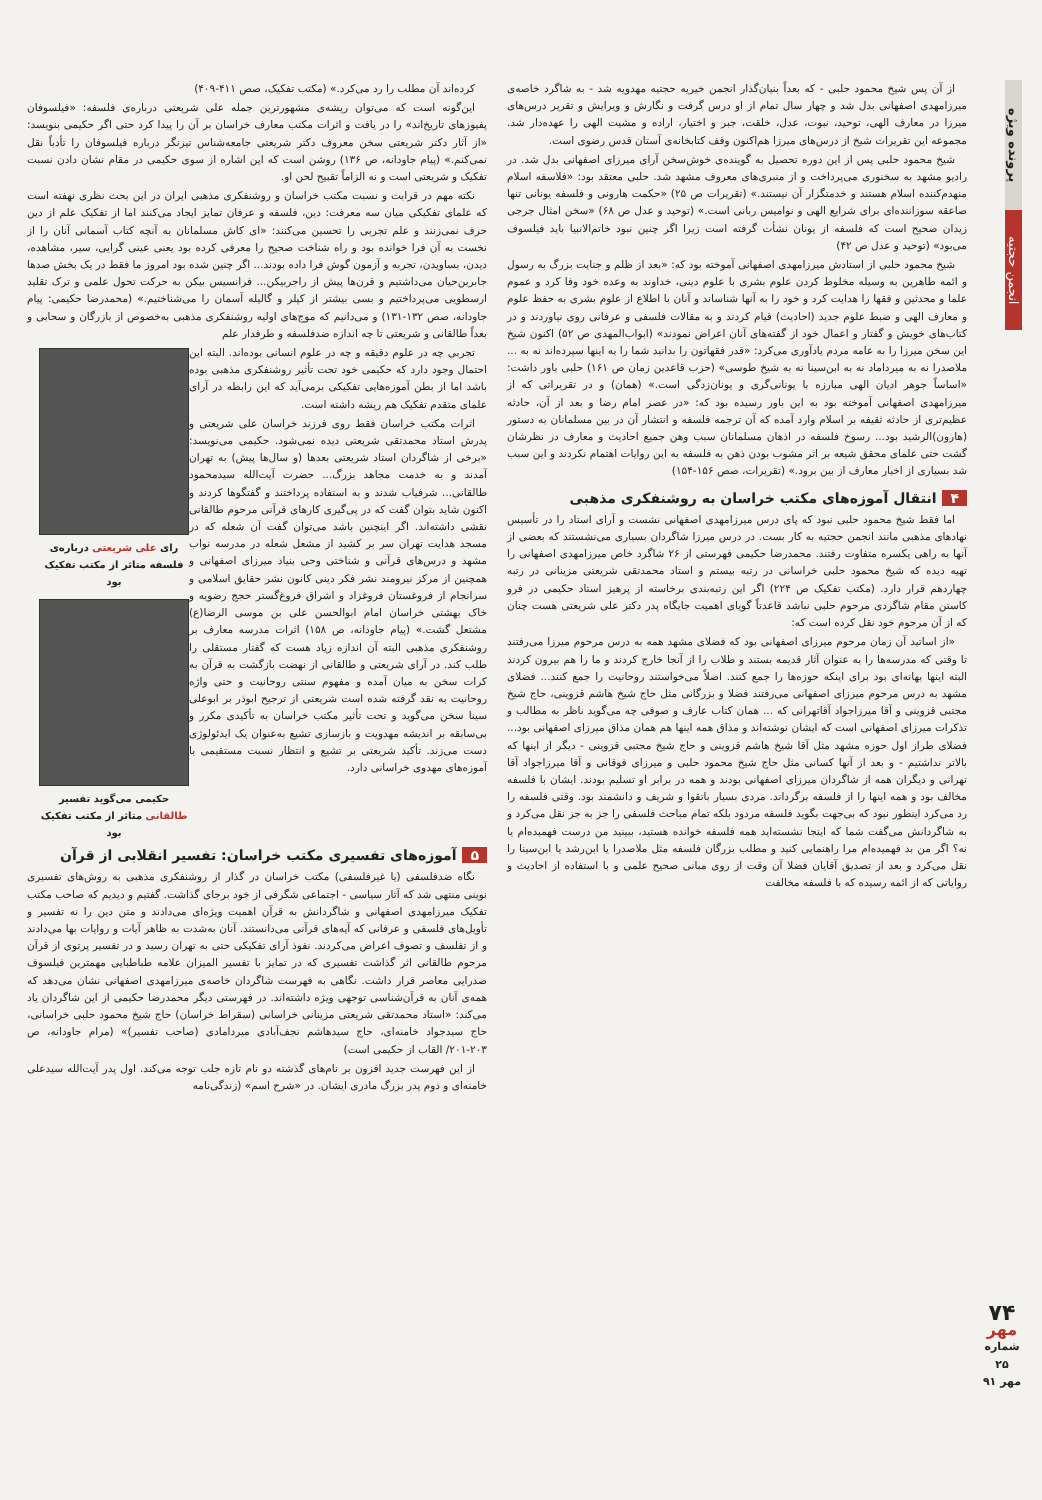پرونده ویژه
انجمن حجتیه
از آن پس شیخ محمود حلبی - که بعداً بنیان‌گذار انجمن خیریه حجتیه مهدویه شد - به شاگرد خاصه‌ی میرزامهدی اصفهانی بدل شد و چهار سال تمام از او درس گرفت و نگارش و ویرایش و تقریر درس‌های میرزا در معارف الهی، توحید، نبوت، عدل، خلقت، جبر و اختیار، اراده و مشیت الهی را عهده‌دار شد. مجموعه این تقریرات شیخ از درس‌های میرزا هم‌اکنون وقف کتابخانه‌ی آستان قدس رضوی است.
شیخ محمود حلبی پس از این دوره تحصیل به گوینده‌ی خوش‌سخن آرای میرزای اصفهانی بدل شد. در رادیو مشهد به سخنوری می‌پرداخت و از منبری‌های معروف مشهد شد. حلبی معتقد بود: «فلاسفه اسلام منهدم‌کننده اسلام هستند و خدمتگزار آن نیستند.» (تقریرات ص ۲۵) «حکمت هارونی و فلسفه یونانی تنها صاعقه سوزاننده‌ای برای شرایع الهی و نوامیس ربانی است.» (توحید و عدل ص ۶۸) «سخن امثال جرجی زیدان صحیح است که فلسفه از یونان نشأت گرفته است زیرا اگر چنین نبود خاتم‌الانبیا باید فیلسوف می‌بود» (توحید و عدل ص ۴۲)
شیخ محمود حلبی از استادش میرزامهدی اصفهانی آموخته بود که: «بعد از ظلم و جنایت بزرگ به رسول و ائمه طاهرین به وسیله مخلوط کردن علوم بشری با علوم دینی، خداوند به وعده خود وفا کرد و عموم علما و محدثین و فقها را هدایت کرد و خود را به آنها شناساند و آنان با اطلاع از علوم بشری به حفظ علوم و معارف الهی و ضبط علوم جدید (احادیث) قیام کردند و به مقالات فلسفی و عرفانی روی نیاوردند و در کتاب‌های خویش و گفتار و اعمال خود از گفته‌های آنان اعراض نمودند» (ابواب‌المهدی ص ۵۲) اکنون شیخ این سخن میرزا را به عامه مردم یادآوری می‌کرد: «قدر فقهاتون را بدانید شما را به اینها سپرده‌اند نه به ... ملاصدرا نه به میرداماد نه به ابن‌سینا نه به شیخ طوسی» (حزب قاعدین زمان ص ۱۶۱) حلبی باور داشت: «اساساً جوهر ادیان الهی مبارزه با یونانی‌گری و یونان‌زدگی است.» (همان) و در تقریراتی که از میرزامهدی اصفهانی آموخته بود به این باور رسیده بود که: «در عصر امام رضا و بعد از آن، حادثه عظیم‌تری از حادثه ثقیفه بر اسلام وارد آمده که آن ترجمه فلسفه و انتشار آن در بین مسلمانان به دستور (هارون)الرشید بود... رسوخ فلسفه در اذهان مسلمانان سبب وهن جمیع احادیث و معارف در نظرشان گشت حتی علمای محقق شیعه بر اثر مشوب بودن ذهن به فلسفه به این روایات اهتمام نکردند و این سبب شد بسیاری از اخبار معارف از بین برود.» (تقریرات، صص ۱۵۶-۱۵۴)
۴ انتقال آموزه‌های مکتب خراسان به روشنفکری مذهبی
اما فقط شیخ محمود حلبی نبود که پای درس میرزامهدی اصفهانی نشست و آرای استاد را در تأسیس نهادهای مذهبی مانند انجمن حجتیه به کار بست. در درس میرزا شاگردان بسیاری می‌نشستند که بعضی از آنها به راهی یکسره متفاوت رفتند. محمدرضا حکیمی فهرستی از ۲۶ شاگرد خاص میرزامهدی اصفهانی را تهیه دیده که شیخ محمود حلبی خراسانی در رتبه بیستم و استاد محمدتقی شریعتی مزینانی در رتبه چهاردهم قرار دارد. (مکتب تفکیک ص ۲۲۴) اگر این رتبه‌بندی برخاسته از پرهیز استاد حکیمی در فرو کاستن مقام شاگردی مرحوم حلبی نباشد قاعدتاً گویای اهمیت جایگاه پدر دکتر علی شریعتی هست چنان که از آن مرحوم خود نقل کرده است که:
«از اساتید آن زمان مرحوم میرزای اصفهانی بود که فضلای مشهد همه به درس مرحوم میرزا می‌رفتند تا وقتی که مدرسه‌ها را به عنوان آثار قدیمه بستند و طلاب را از آنجا خارج کردند و ما را هم بیرون کردند البته اینها بهانه‌ای بود برای اینکه حوزه‌ها را جمع کنند. اصلاً می‌خواستند روحانیت را جمع کنند... فضلای مشهد به درس مرحوم میرزای اصفهانی می‌رفتند فضلا و بزرگانی مثل حاج شیخ هاشم قزوینی، حاج شیخ مجتبی قزوینی و آقا میرزاجواد آقاتهرانی که ... همان کتاب عارف و صوفی چه می‌گوید ناظر به مطالب و تذکرات میرزای اصفهانی است که ایشان نوشته‌اند و مذاق همه اینها هم همان مذاق میرزای اصفهانی بود... فضلای طراز اول حوزه مشهد مثل آقا شیخ هاشم قزوینی و حاج شیخ مجتبی قزوینی - دیگر از اینها که بالاتر نداشتیم - و بعد از آنها کسانی مثل حاج شیخ محمود حلبی و میرزای فوقانی و آقا میرزاجواد آقا تهرانی و دیگران همه از شاگردان میرزای اصفهانی بودند و همه در برابر او تسلیم بودند. ایشان با فلسفه مخالف بود و همه اینها را از فلسفه برگرداند. مردی بسیار باتقوا و شریف و دانشمند بود. وقتی فلسفه را رد می‌کرد اینطور نبود که بی‌جهت بگوید فلسفه مردود بلکه تمام مباحث فلسفی را جز به جز نقل می‌کرد و به شاگردانش می‌گفت شما که اینجا نشسته‌اید همه فلسفه خوانده هستید، ببینید من درست فهمیده‌ام یا نه؟ اگر من بد فهمیده‌ام مرا راهنمایی کنید و مطلب بزرگان فلسفه مثل ملاصدرا یا ابن‌رشد یا ابن‌سینا را نقل می‌کرد و بعد از تصدیق آقایان فضلا آن وقت از روی مبانی صحیح علمی و با استفاده از احادیث و روایاتی که از ائمه رسیده که با فلسفه مخالفت
کرده‌اند آن مطلب را رد می‌کرد.» (مکتب تفکیک، صص ۴۱۱-۴۰۹)
این‌گونه است که می‌توان ریشه‌ی مشهورترین جمله علی شریعتی درباره‌ی فلسفه: «فیلسوفان پفیوزهای تاریخ‌اند» را در یافت و اثرات مکتب معارف خراسان بر آن را پیدا کرد حتی اگر حکیمی بنویسد: «از آثار دکتر شریعتی سخن معروف دکتر شریعتی جامعه‌شناس تیزنگر درباره فیلسوفان را تأدباً نقل نمی‌کنم.» (پیام جاودانه، ص ۱۳۶) روشن است که این اشاره از سوی حکیمی در مقام نشان دادن نسبت تفکیک و شریعتی است و نه الزاماً تقبیح لحن او.
نکته مهم در قرابت و نسبت مکتب خراسان و روشنفکری مذهبی ایران در این بحث نظری نهفته است که علمای تفکیکی میان سه معرفت: دین، فلسفه و عرفان تمایز ایجاد می‌کنند اما از تفکیک علم از دین حرف نمی‌زنند و علم تجربی را تحسین می‌کنند: «ای کاش مسلمانان به آنچه کتاب آسمانی آنان را از نخست به آن فرا خوانده بود و راه شناخت صحیح را معرفی کرده بود یعنی عینی گرایی، سیر، مشاهده، دیدن، بساویدن، تجربه و آزمون گوش فرا داده بودند... اگر چنین شده بود امروز ما فقط در یک بخش صدها جابربن‌حیان می‌داشتیم و قرن‌ها پیش از راجربیکن... فرانسیس بیکن به حرکت تحول علمی و ترک تقلید ارسطویی می‌پرداختیم و بسی بیشتر از کپلر و گالیله آسمان را می‌شناختیم.» (محمدرضا حکیمی: پیام جاودانه، صص ۱۳۲-۱۳۱) و می‌دانیم که موج‌های اولیه روشنفکری مذهبی به‌خصوص از بازرگان و سحابی و بعداً طالقانی و شریعتی تا چه اندازه ضدفلسفه و طرفدار علم
رای علی شریعتی درباره‌ی فلسفه متاثر از مکتب تفکیک بود
حکیمی می‌گوید تفسیر طالقانی متاثر از مکتب تفکیک بود
تجربی چه در علوم دقیقه و چه در علوم انسانی بوده‌اند. البته این احتمال وجود دارد که حکیمی خود تحت تأثیر روشنفکری مذهبی بوده باشد اما از بطن آموزه‌هایی تفکیکی برمی‌آید که این رابطه در آرای علمای متقدم تفکیک هم ریشه داشته است.
اثرات مکتب خراسان فقط روی فرزند خراسان علی شریعتی و پدرش استاد محمدتقی شریعتی دیده نمی‌شود. حکیمی می‌نویسد: «برخی از شاگردان استاد شریعتی بعدها (و سال‌ها پیش) به تهران آمدند و به خدمت مجاهد بزرگ... حضرت آیت‌الله سیدمحمود طالقانی... شرفیاب شدند و به استفاده پرداختند و گفتگوها کردند و اکنون شاید بتوان گفت که در پی‌گیری کارهای قرآنی مرحوم طالقانی نقشی داشته‌اند. اگر اینچنین باشد می‌توان گفت آن شعله که در مسجد هدایت تهران سر بر کشید از مشعل شعله در مدرسه نواب مشهد و درس‌های قرآنی و شناختی وحی بنیاد میرزای اصفهانی و همچنین از مرکز نیرومند نشر فکر دینی کانون نشر حقایق اسلامی و سرانجام از فروغستان فروغزاد و اشراق فروغ‌گستر حجج رضویه و خاک بهشتی خراسان امام ابوالحسن علی بن موسی الرضا(ع) مشتعل گشت.» (پیام جاودانه، ص ۱۵۸) اثرات مدرسه معارف بر روشنفکری مذهبی البته آن اندازه زیاد هست که گفتار مستقلی را طلب کند. در آرای شریعتی و طالقانی از نهضت بازگشت به قرآن به کرات سخن به میان آمده و مفهوم سنتی روحانیت و حتی واژه روحانیت به نقد گرفته شده است شریعتی از ترجیح ابوذر بر ابوعلی سینا سخن می‌گوید و تحت تأثیر مکتب خراسان به تأکیدی مکرر و بی‌سابقه بر اندیشه مهدویت و بازسازی تشیع به‌عنوان یک ایدئولوژی دست می‌زند. تأکید شریعتی بر تشیع و انتظار نسبت مستقیمی با آموزه‌های مهدوی خراسانی دارد.
۵ آموزه‌های تفسیری مکتب خراسان: تفسیر انقلابی از قرآن
نگاه ضدفلسفی (یا غیرفلسفی) مکتب خراسان در گذار از روشنفکری مذهبی به روش‌های تفسیری نوینی منتهی شد که آثار سیاسی - اجتماعی شگرفی از خود برجای گذاشت. گفتیم و دیدیم که صاحب مکتب تفکیک میرزامهدی اصفهانی و شاگردانش به قرآن اهمیت ویژه‌ای می‌دادند و متن دین را نه تفسیر و تأویل‌های فلسفی و عرفانی که آیه‌های قرآنی می‌دانستند. آنان به‌شدت به ظاهر آیات و روایات بها می‌دادند و از تفلسف و تصوف اعراض می‌کردند. نفوذ آرای تفکیکی حتی به تهران رسید و در تفسیر پرتوی از قرآن مرحوم طالقانی اثر گذاشت تفسیری که در تمایز با تفسیر المیزان علامه طباطبایی مهمترین فیلسوف صدرایی معاصر قرار داشت. نگاهی به فهرست شاگردان خاصه‌ی میرزامهدی اصفهانی نشان می‌دهد که همه‌ی آنان به قرآن‌شناسی توجهی ویژه داشته‌اند. در فهرستی دیگر محمدرضا حکیمی از این شاگردان یاد می‌کند: «استاد محمدتقی شریعتی مزینانی خراسانی (سقراط خراسان) حاج شیخ محمود حلبی خراسانی، حاج سیدجواد خامنه‌ای، حاج سیدهاشم نجف‌آبادی میردامادی (صاحب تفسیر)» (مرام جاودانه، ص ۲۰۳-۲۰۱/ القاب از حکیمی است)
از این فهرست جدید افزون بر نام‌های گذشته دو نام تازه جلب توجه می‌کند. اول پدر آیت‌الله سیدعلی خامنه‌ای و دوم پدر بزرگ مادری ایشان. در «شرح اسم» (زندگی‌نامه
۷۴
مهر
شماره ۲۵
مهر ۹۱